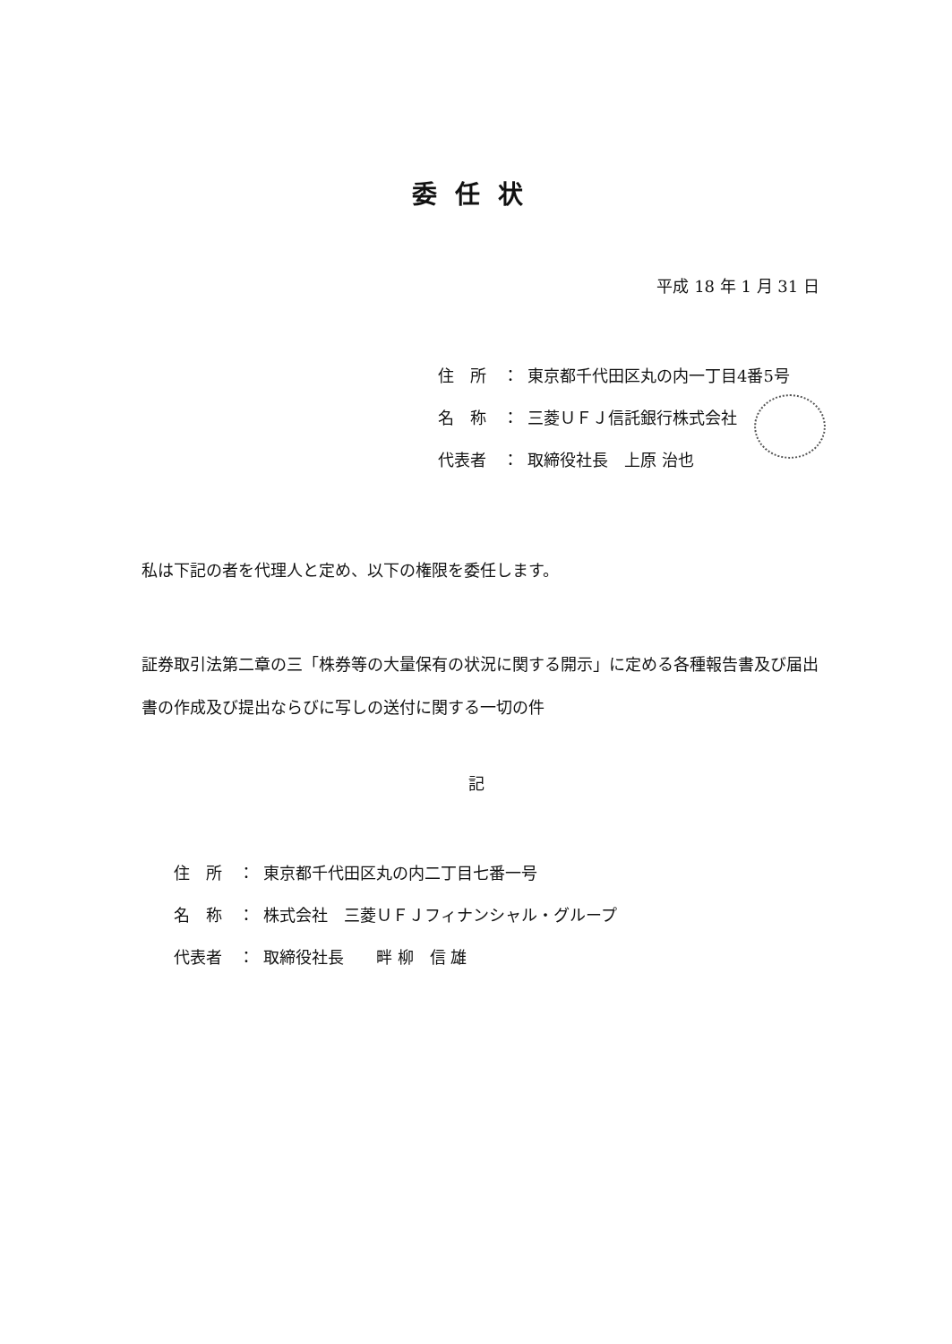委任状
平成 18 年 1 月 31 日
| 住 所 ： | 東京都千代田区丸の内一丁目4番5号 |
| 名 称 ： | 三菱ＵＦＪ信託銀行株式会社 |
| 代表者 ： | 取締役社長 上原 治也 |
私は下記の者を代理人と定め、以下の権限を委任します。
証券取引法第二章の三「株券等の大量保有の状況に関する開示」に定める各種報告書及び届出書の作成及び提出ならびに写しの送付に関する一切の件
記
| 住 所 ： | 東京都千代田区丸の内二丁目七番一号 |
| 名 称 ： | 株式会社 三菱ＵＦＪフィナンシャル・グループ |
| 代表者 ： | 取締役社長 畔 柳 信 雄 |